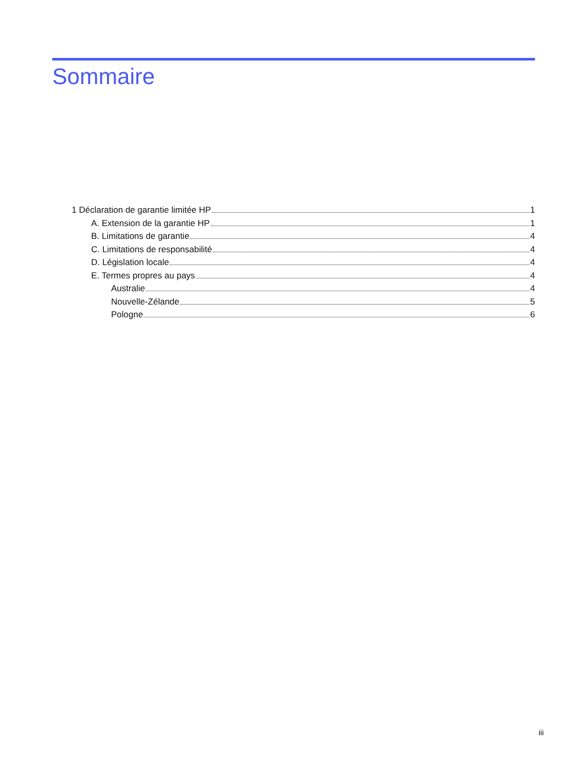Sommaire
1 Déclaration de garantie limitée HP 1
A. Extension de la garantie HP 1
B. Limitations de garantie 4
C. Limitations de responsabilité 4
D. Législation locale 4
E. Termes propres au pays 4
Australie 4
Nouvelle-Zélande 5
Pologne 6
iii